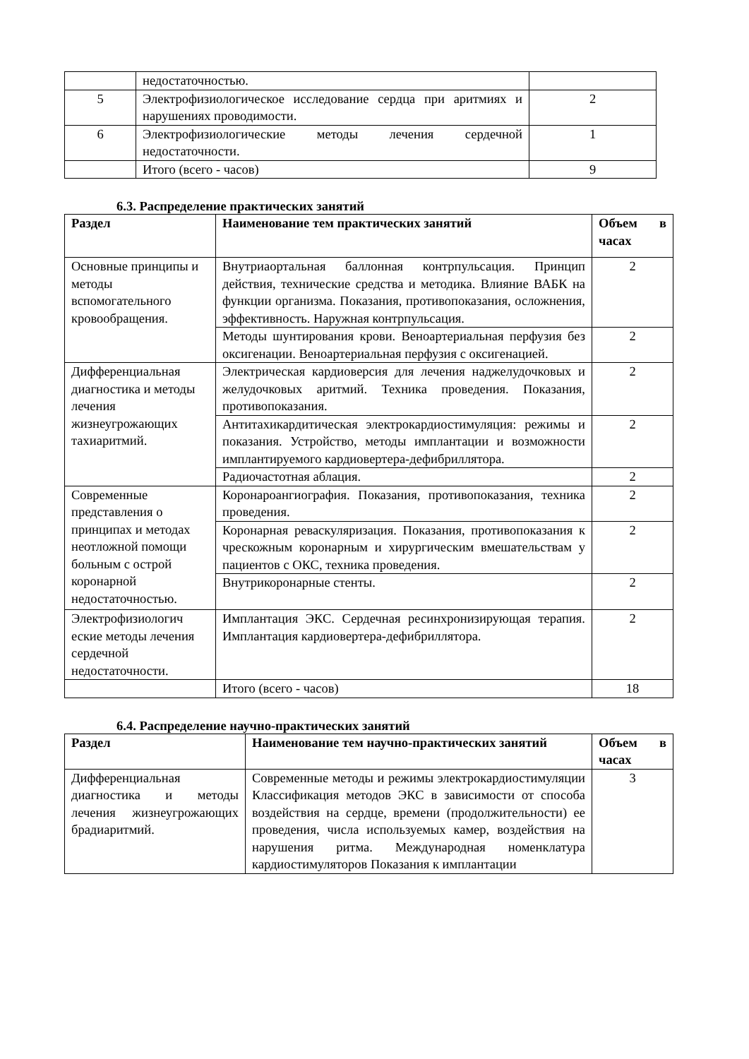| | недостаточностью. | |
| 5 | Электрофизиологическое исследование сердца при аритмиях и нарушениях проводимости. | 2 |
| 6 | Электрофизиологические методы лечения сердечной недостаточности. | 1 |
| | Итого (всего - часов) | 9 |
6.3. Распределение практических занятий
| Раздел | Наименование тем практических занятий | Объем в часах |
| --- | --- | --- |
| Основные принципы и методы вспомогательного кровообращения. | Внутриаортальная баллонная контрпульсация. Принцип действия, технические средства и методика. Влияние ВАБК на функции организма. Показания, противопоказания, осложнения, эффективность. Наружная контрпульсация. | 2 |
| | Методы шунтирования крови. Веноартериальная перфузия без оксигенации. Веноартериальная перфузия с оксигенацией. | 2 |
| Дифференциальная диагностика и методы лечения жизнеугрожающих тахиаритмий. | Электрическая кардиоверсия для лечения наджелудочковых и желудочковых аритмий. Техника проведения. Показания, противопоказания. | 2 |
| | Антитахикардитическая электрокардиостимуляция: режимы и показания. Устройство, методы имплантации и возможности имплантируемого кардиовертера-дефибриллятора. | 2 |
| | Радиочастотная аблация. | 2 |
| Современные представления о принципах и методах неотложной помощи больным с острой коронарной недостаточностью. | Коронароангиография. Показания, противопоказания, техника проведения. | 2 |
| | Коронарная реваскуляризация. Показания, противопоказания к чрескожным коронарным и хирургическим вмешательствам у пациентов с ОКС, техника проведения. | 2 |
| | Внутрикоронарные стенты. | 2 |
| Электрофизиологич еские методы лечения сердечной недостаточности. | Имплантация ЭКС. Сердечная ресинхронизирующая терапия. Имплантация кардиовертера-дефибриллятора. | 2 |
| | Итого (всего - часов) | 18 |
6.4. Распределение научно-практических занятий
| Раздел | Наименование тем научно-практических занятий | Объем в часах |
| --- | --- | --- |
| Дифференциальная диагностика и методы лечения жизнеугрожающих брадиаритмий. | Современные методы и режимы электрокардиостимуляции Классификация методов ЭКС в зависимости от способа воздействия на сердце, времени (продолжительности) ее проведения, числа используемых камер, воздействия на нарушения ритма. Международная номенклатура кардиостимуляторов Показания к имплантации | 3 |